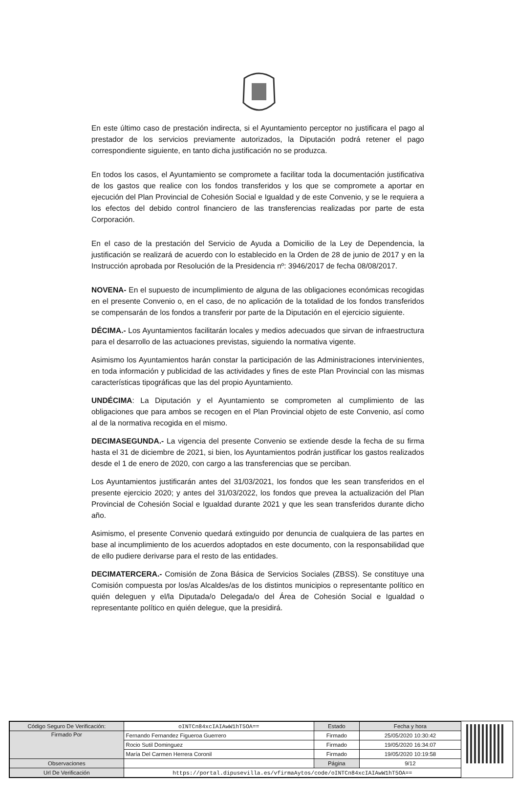En este último caso de prestación indirecta, si el Ayuntamiento perceptor no justificara el pago al prestador de los servicios previamente autorizados, la Diputación podrá retener el pago correspondiente siguiente, en tanto dicha justificación no se produzca.
En todos los casos, el Ayuntamiento se compromete a facilitar toda la documentación justificativa de los gastos que realice con los fondos transferidos y los que se compromete a aportar en ejecución del Plan Provincial de Cohesión Social e Igualdad y de este Convenio, y se le requiera a los efectos del debido control financiero de las transferencias realizadas por parte de esta Corporación.
En el caso de la prestación del Servicio de Ayuda a Domicilio de la Ley de Dependencia, la justificación se realizará de acuerdo con lo establecido en la Orden de 28 de junio de 2017 y en la Instrucción aprobada por Resolución de la Presidencia nº: 3946/2017 de fecha 08/08/2017.
NOVENA- En el supuesto de incumplimiento de alguna de las obligaciones económicas recogidas en el presente Convenio o, en el caso, de no aplicación de la totalidad de los fondos transferidos se compensarán de los fondos a transferir por parte de la Diputación en el ejercicio siguiente.
DÉCIMA.- Los Ayuntamientos facilitarán locales y medios adecuados que sirvan de infraestructura para el desarrollo de las actuaciones previstas, siguiendo la normativa vigente.
Asimismo los Ayuntamientos harán constar la participación de las Administraciones intervinientes, en toda información y publicidad de las actividades y fines de este Plan Provincial con las mismas características tipográficas que las del propio Ayuntamiento.
UNDÉCIMA: La Diputación y el Ayuntamiento se comprometen al cumplimiento de las obligaciones que para ambos se recogen en el Plan Provincial objeto de este Convenio, así como al de la normativa recogida en el mismo.
DECIMASEGUNDA.- La vigencia del presente Convenio se extiende desde la fecha de su firma hasta el 31 de diciembre de 2021, si bien, los Ayuntamientos podrán justificar los gastos realizados desde el 1 de enero de 2020, con cargo a las transferencias que se perciban.
Los Ayuntamientos justificarán antes del 31/03/2021, los fondos que les sean transferidos en el presente ejercicio 2020; y antes del 31/03/2022, los fondos que prevea la actualización del Plan Provincial de Cohesión Social e Igualdad durante 2021 y que les sean transferidos durante dicho año.
Asimismo, el presente Convenio quedará extinguido por denuncia de cualquiera de las partes en base al incumplimiento de los acuerdos adoptados en este documento, con la responsabilidad que de ello pudiere derivarse para el resto de las entidades.
DECIMATERCERA.- Comisión de Zona Básica de Servicios Sociales (ZBSS). Se constituye una Comisión compuesta por los/as Alcaldes/as de los distintos municipios o representante político en quién deleguen y el/la Diputada/o Delegada/o del Área de Cohesión Social e Igualdad o representante político en quién delegue, que la presidirá.
| Código Seguro De Verificación: | oINTCn84xcIAIAwW1hT5OA== | Estado | Fecha y hora |
| Firmado Por | Fernando Fernandez Figueroa Guerrero | Firmado | 25/05/2020 10:30:42 |
| | Rocio Sutil Dominguez | Firmado | 19/05/2020 16:34:07 |
| | María Del Carmen Herrera Coronil | Firmado | 19/05/2020 10:19:58 |
| Observaciones | | Página | 9/12 |
| Url De Verificación | https://portal.dipusevilla.es/vfirmaAytos/code/oINTCn84xcIAIAwW1hT5OA== | | |